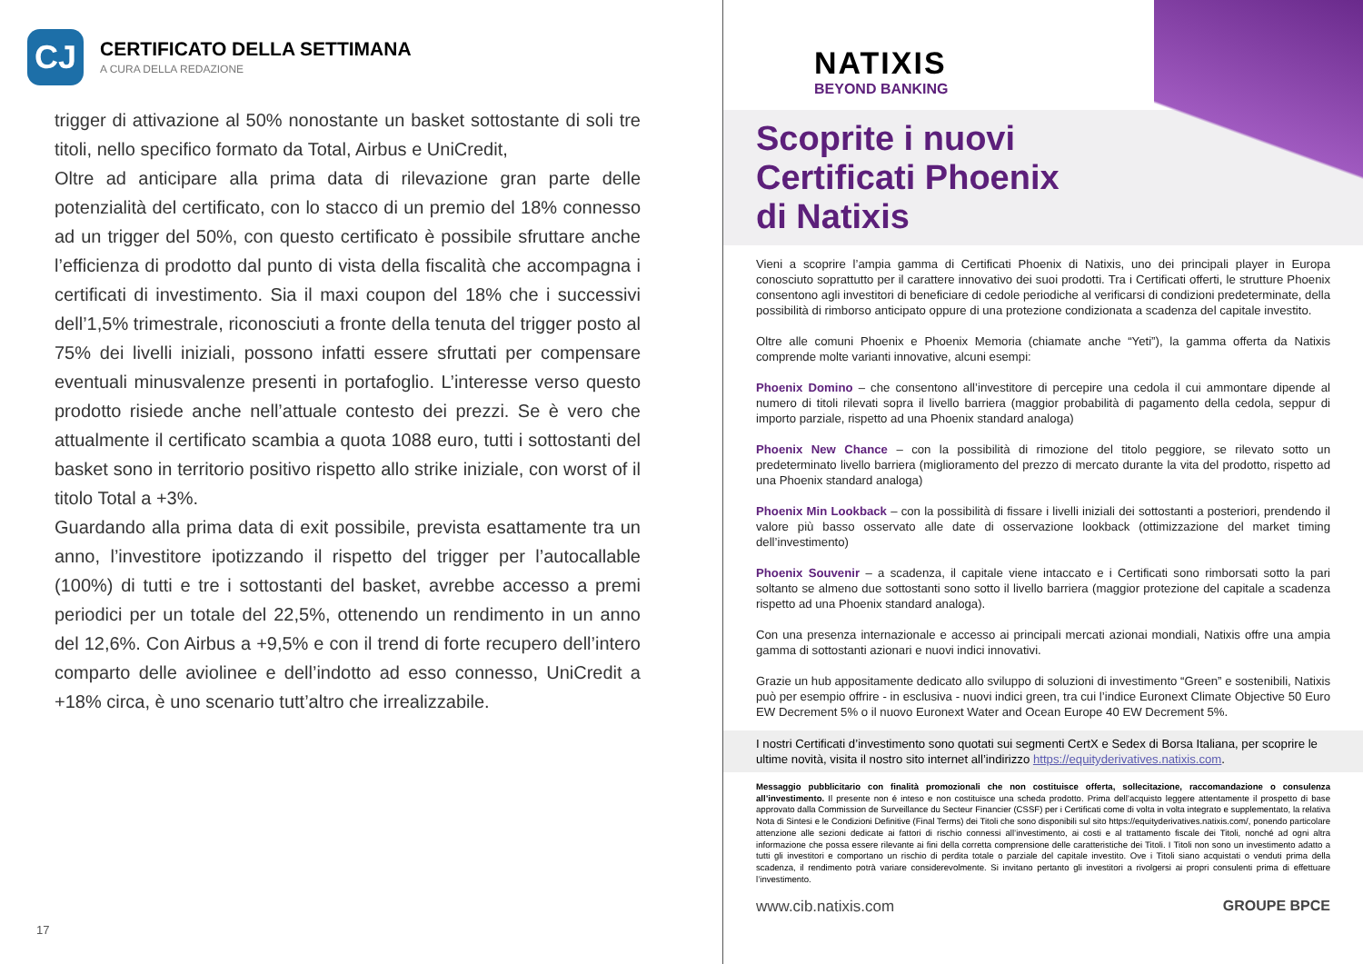CJ
CERTIFICATO DELLA SETTIMANA
A CURA DELLA REDAZIONE
trigger di attivazione al 50% nonostante un basket sottostante di soli tre titoli, nello specifico formato da Total, Airbus e UniCredit,
Oltre ad anticipare alla prima data di rilevazione gran parte delle potenzialità del certificato, con lo stacco di un premio del 18% connesso ad un trigger del 50%, con questo certificato è possibile sfruttare anche l’efficienza di prodotto dal punto di vista della fiscalità che accompagna i certificati di investimento. Sia il maxi coupon del 18% che i successivi dell’1,5% trimestrale, riconosciuti a fronte della tenuta del trigger posto al 75% dei livelli iniziali, possono infatti essere sfruttati per compensare eventuali minusvalenze presenti in portafoglio. L’interesse verso questo prodotto risiede anche nell’attuale contesto dei prezzi. Se è vero che attualmente il certificato scambia a quota 1088 euro, tutti i sottostanti del basket sono in territorio positivo rispetto allo strike iniziale, con worst of il titolo Total a +3%.
Guardando alla prima data di exit possibile, prevista esattamente tra un anno, l’investitore ipotizzando il rispetto del trigger per l’autocallable (100%) di tutti e tre i sottostanti del basket, avrebbe accesso a premi periodici per un totale del 22,5%, ottenendo un rendimento in un anno del 12,6%. Con Airbus a +9,5% e con il trend di forte recupero dell’intero comparto delle aviolinee e dell’indotto ad esso connesso, UniCredit a +18% circa, è uno scenario tutt’altro che irrealizzabile.
17
NATIXIS
BEYOND BANKING
Scoprite i nuovi
Certificati Phoenix
di Natixis
Vieni a scoprire l’ampia gamma di Certificati Phoenix di Natixis, uno dei principali player in Europa conosciuto soprattutto per il carattere innovativo dei suoi prodotti. Tra i Certificati offerti, le strutture Phoenix consentono agli investitori di beneficiare di cedole periodiche al verificarsi di condizioni predeterminate, della possibilità di rimborso anticipato oppure di una protezione condizionata a scadenza del capitale investito.
Oltre alle comuni Phoenix e Phoenix Memoria (chiamate anche “Yeti”), la gamma offerta da Natixis comprende molte varianti innovative, alcuni esempi:
Phoenix Domino – che consentono all’investitore di percepire una cedola il cui ammontare dipende al numero di titoli rilevati sopra il livello barriera (maggior probabilità di pagamento della cedola, seppur di importo parziale, rispetto ad una Phoenix standard analoga)
Phoenix New Chance – con la possibilità di rimozione del titolo peggiore, se rilevato sotto un predeterminato livello barriera (miglioramento del prezzo di mercato durante la vita del prodotto, rispetto ad una Phoenix standard analoga)
Phoenix Min Lookback – con la possibilità di fissare i livelli iniziali dei sottostanti a posteriori, prendendo il valore più basso osservato alle date di osservazione lookback (ottimizzazione del market timing dell’investimento)
Phoenix Souvenir – a scadenza, il capitale viene intaccato e i Certificati sono rimborsati sotto la pari soltanto se almeno due sottostanti sono sotto il livello barriera (maggior protezione del capitale a scadenza rispetto ad una Phoenix standard analoga).
Con una presenza internazionale e accesso ai principali mercati azionai mondiali, Natixis offre una ampia gamma di sottostanti azionari e nuovi indici innovativi.
Grazie un hub appositamente dedicato allo sviluppo di soluzioni di investimento “Green” e sostenibili, Natixis può per esempio offrire - in esclusiva - nuovi indici green, tra cui l’indice Euronext Climate Objective 50 Euro EW Decrement 5% o il nuovo Euronext Water and Ocean Europe 40 EW Decrement 5%.
I nostri Certificati d’investimento sono quotati sui segmenti CertX e Sedex di Borsa Italiana, per scoprire le ultime novità, visita il nostro sito internet all’indirizzo https://equityderivatives.natixis.com.
Messaggio pubblicitario con finalità promozionali che non costituisce offerta, sollecitazione, raccomandazione o consulenza all’investimento. Il presente non é inteso e non costituisce una scheda prodotto. Prima dell’acquisto leggere attentamente il prospetto di base approvato dalla Commission de Surveillance du Secteur Financier (CSSF) per i Certificati come di volta in volta integrato e supplementato, la relativa Nota di Sintesi e le Condizioni Definitive (Final Terms) dei Titoli che sono disponibili sul sito https://equityderivatives.natixis.com/, ponendo particolare attenzione alle sezioni dedicate ai fattori di rischio connessi all’investimento, ai costi e al trattamento fiscale dei Titoli, nonché ad ogni altra informazione che possa essere rilevante ai fini della corretta comprensione delle caratteristiche dei Titoli. I Titoli non sono un investimento adatto a tutti gli investitori e comportano un rischio di perdita totale o parziale del capitale investito. Ove i Titoli siano acquistati o venduti prima della scadenza, il rendimento potrà variare considerevolmente. Si invitano pertanto gli investitori a rivolgersi ai propri consulenti prima di effettuare l’investimento.
www.cib.natixis.com GROUPE BPCE